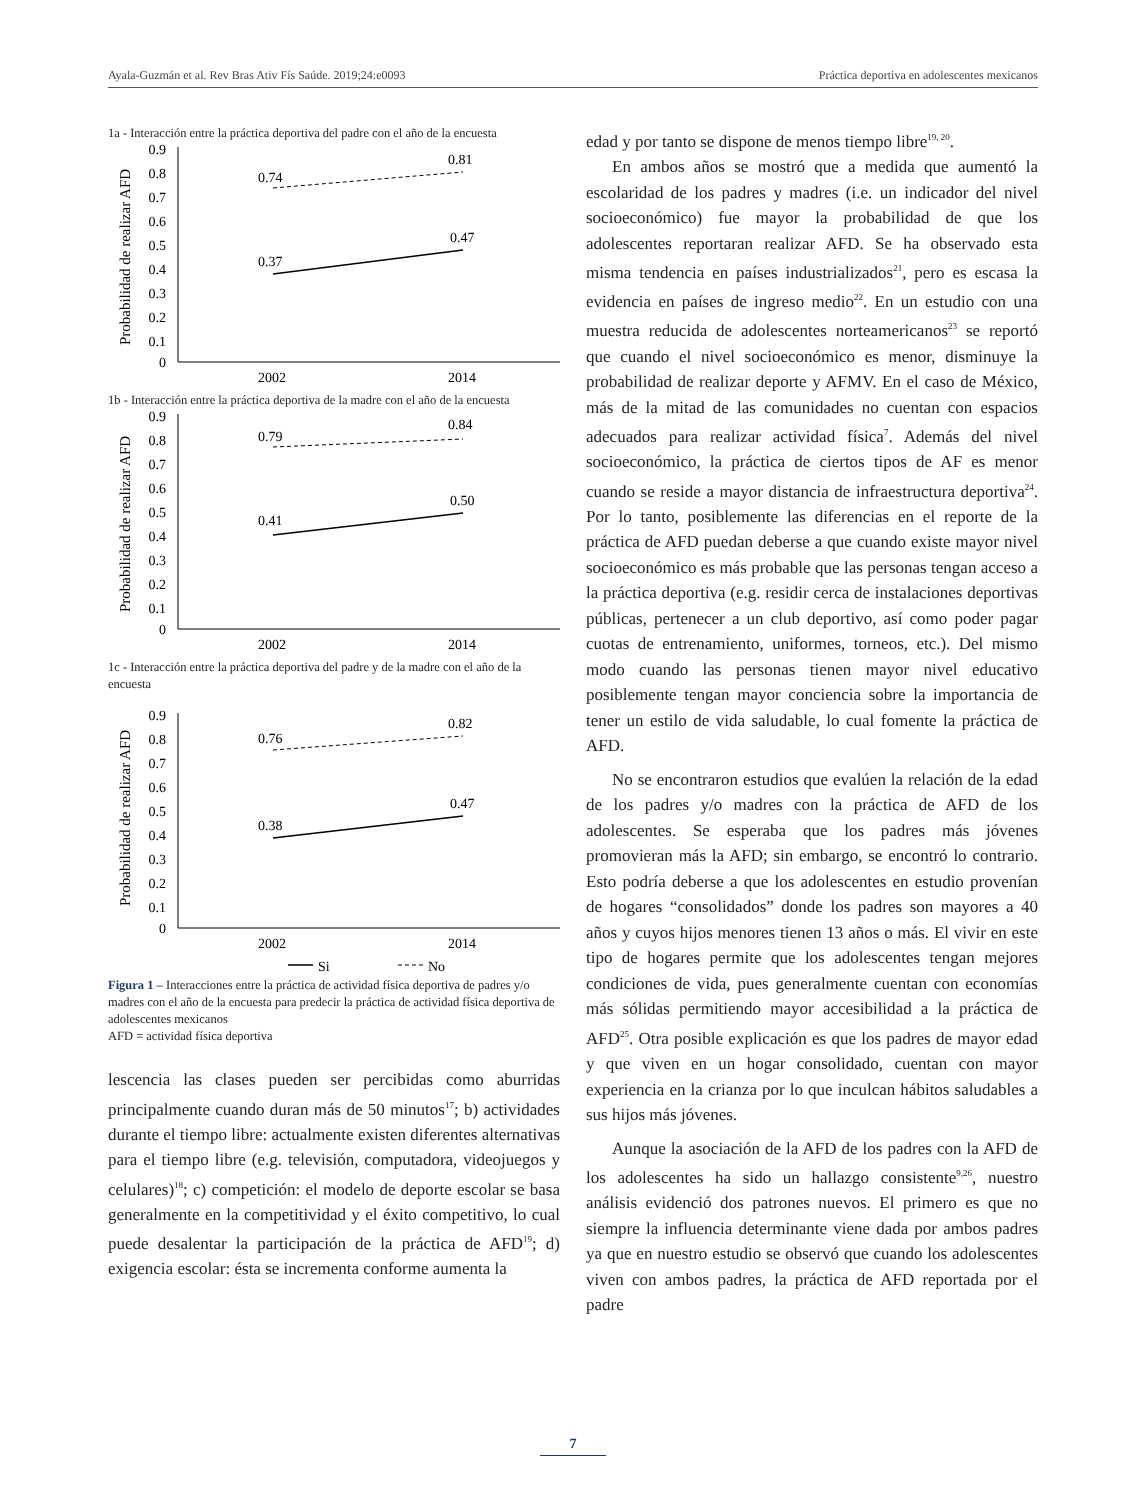Ayala-Guzmán et al. Rev Bras Ativ Fís Saúde. 2019;24:e0093 Práctica deportiva en adolescentes mexicanos
1a - Interacción entre la práctica deportiva del padre con el año de la encuesta
Probabilidad de realizar AFD
0.9
0.8
0.7
0.6
0.5
0.4
0.3
0.2
0.1
0
0.74
0.81
0.37
0.47
2002
2014
1b - Interacción entre la práctica deportiva de la madre con el año de la encuesta
Probabilidad de realizar AFD
0.9
0.8
0.7
0.6
0.5
0.4
0.3
0.2
0.1
0
0.79
0.84
0.41
0.50
2002
2014
1c - Interacción entre la práctica deportiva del padre y de la madre con el año de la encuesta
Probabilidad de realizar AFD
0.9
0.8
0.7
0.6
0.5
0.4
0.3
0.2
0.1
0
0.76
0.82
0.38
0.47
2002
2014
Si
No
Figura 1 – Interacciones entre la práctica de actividad física deportiva de padres y/o madres con el año de la encuesta para predecir la práctica de actividad física deportiva de adolescentes mexicanos
AFD = actividad física deportiva
lescencia las clases pueden ser percibidas como aburridas principalmente cuando duran más de 50 minutos<sup>17</sup>; b) actividades durante el tiempo libre: actualmente existen diferentes alternativas para el tiempo libre (e.g. televisión, computadora, videojuegos y celulares)<sup>18</sup>; c) competición: el modelo de deporte escolar se basa generalmente en la competitividad y el éxito competitivo, lo cual puede desalentar la participación de la práctica de AFD<sup>19</sup>; d) exigencia escolar: ésta se incrementa conforme aumenta la
edad y por tanto se dispone de menos tiempo libre<sup>19, 20</sup>.
En ambos años se mostró que a medida que aumentó la escolaridad de los padres y madres (i.e. un indicador del nivel socioeconómico) fue mayor la probabilidad de que los adolescentes reportaran realizar AFD. Se ha observado esta misma tendencia en países industrializados<sup>21</sup>, pero es escasa la evidencia en países de ingreso medio<sup>22</sup>. En un estudio con una muestra reducida de adolescentes norteamericanos<sup>23</sup> se reportó que cuando el nivel socioeconómico es menor, disminuye la probabilidad de realizar deporte y AFMV. En el caso de México, más de la mitad de las comunidades no cuentan con espacios adecuados para realizar actividad física<sup>7</sup>. Además del nivel socioeconómico, la práctica de ciertos tipos de AF es menor cuando se reside a mayor distancia de infraestructura deportiva<sup>24</sup>. Por lo tanto, posiblemente las diferencias en el reporte de la práctica de AFD puedan deberse a que cuando existe mayor nivel socioeconómico es más probable que las personas tengan acceso a la práctica deportiva (e.g. residir cerca de instalaciones deportivas públicas, pertenecer a un club deportivo, así como poder pagar cuotas de entrenamiento, uniformes, torneos, etc.). Del mismo modo cuando las personas tienen mayor nivel educativo posiblemente tengan mayor conciencia sobre la importancia de tener un estilo de vida saludable, lo cual fomente la práctica de AFD.
No se encontraron estudios que evalúen la relación de la edad de los padres y/o madres con la práctica de AFD de los adolescentes. Se esperaba que los padres más jóvenes promovieran más la AFD; sin embargo, se encontró lo contrario. Esto podría deberse a que los adolescentes en estudio provenían de hogares “consolidados” donde los padres son mayores a 40 años y cuyos hijos menores tienen 13 años o más. El vivir en este tipo de hogares permite que los adolescentes tengan mejores condiciones de vida, pues generalmente cuentan con economías más sólidas permitiendo mayor accesibilidad a la práctica de AFD<sup>25</sup>. Otra posible explicación es que los padres de mayor edad y que viven en un hogar consolidado, cuentan con mayor experiencia en la crianza por lo que inculcan hábitos saludables a sus hijos más jóvenes.
Aunque la asociación de la AFD de los padres con la AFD de los adolescentes ha sido un hallazgo consistente<sup>9,26</sup>, nuestro análisis evidenció dos patrones nuevos. El primero es que no siempre la influencia determinante viene dada por ambos padres ya que en nuestro estudio se observó que cuando los adolescentes viven con ambos padres, la práctica de AFD reportada por el padre
7